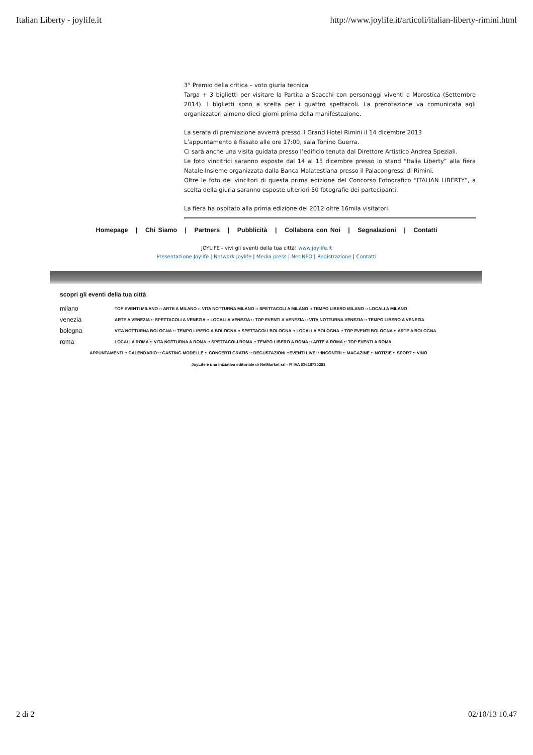Italian Liberty - joylife.it http://www.joylife.it/articoli/italian-liberty-rimini.html
3° Premio della critica – voto giuria tecnica
Targa + 3 biglietti per visitare la Partita a Scacchi con personaggi viventi a Marostica (Settembre 2014). I biglietti sono a scelta per i quattro spettacoli. La prenotazione va comunicata agli organizzatori almeno dieci giorni prima della manifestazione.
La serata di premiazione avverrà presso il Grand Hotel Rimini il 14 dicembre 2013
L’appuntamento è fissato alle ore 17:00, sala Tonino Guerra.
Ci sarà anche una visita guidata presso l’edificio tenuta dal Direttore Artistico Andrea Speziali.
Le foto vincitrici saranno esposte dal 14 al 15 dicembre presso lo stand “Italia Liberty” alla fiera Natale Insieme organizzata dalla Banca Malatestiana presso il Palacongressi di Rimini.
Oltre le foto dei vincitori di questa prima edizione del Concorso Fotografico “ITALIAN LIBERTY”, a scelta della giuria saranno esposte ulteriori 50 fotografie dei partecipanti.
La fiera ha ospitato alla prima edizione del 2012 oltre 16mila visitatori.
Homepage | Chi Siamo | Partners | Pubblicità | Collabora con Noi | Segnalazioni | Contatti
JOYLIFE - vivi gli eventi della tua città! www.joylife.it
Presentazione Joylife | Network Joylife | Media press | NetINFO | Registrazione | Contatti
scopri gli eventi della tua città
milano TOP EVENTI MILANO :: ARTE A MILANO :: VITA NOTTURNA MILANO :: SPETTACOLI A MILANO :: TEMPO LIBERO MILANO :: LOCALI A MILANO
venezia ARTE A VENEZIA :: SPETTACOLI A VENEZIA :: LOCALI A VENEZIA :: TOP EVENTI A VENEZIA :: VITA NOTTURNA VENEZIA :: TEMPO LIBERO A VENEZIA
bologna VITA NOTTURNA BOLOGNA :: TEMPO LIBERO A BOLOGNA :: SPETTACOLI BOLOGNA :: LOCALI A BOLOGNA :: TOP EVENTI BOLOGNA :: ARTE A BOLOGNA
roma LOCALI A ROMA :: VITA NOTTURNA A ROMA :: SPETTACOLI ROMA :: TEMPO LIBERO A ROMA :: ARTE A ROMA :: TOP EVENTI A ROMA
APPUNTAMENTI :: CALENDARIO :: CASTING MODELLE :: CONCERTI GRATIS :: DEGUSTAZIONI ::EVENTI LIVE! ::INCONTRI :: MAGAZINE :: NOTIZIE :: SPORT :: VINO
JoyLife è una iniziativa editoriale di NetMarket srl - P. IVA 03618730281
2 di 2 02/10/13 10.47